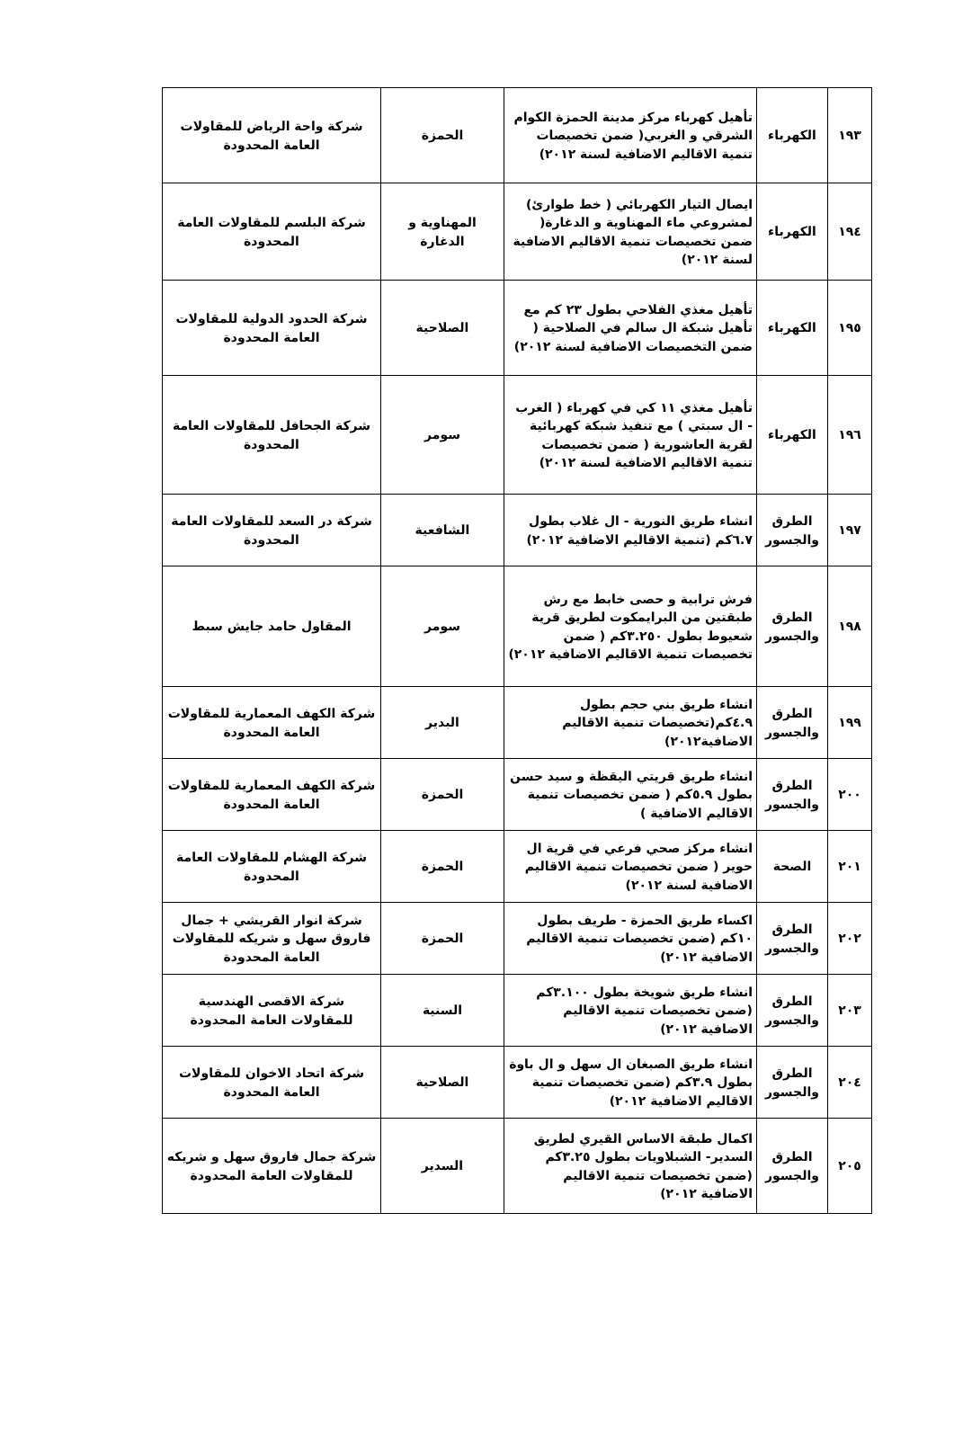| ١٩٣ | الكهرباء | تأهيل كهرباء مركز مدينة الحمزة الكوام الشرقي و الغربي( ضمن تخصيصات تنمية الاقاليم الاضافية لسنة ٢٠١٢) | الحمزة | شركة واحة الرياض للمقاولات العامة المحدودة |
| ١٩٤ | الكهرباء | ايصال التيار الكهربائي ( خط طوارئ) لمشروعي ماء المهناوية و الدغارة( ضمن تخصيصات تنمية الاقاليم الاضافية لسنة ٢٠١٢) | المهناوية و الدغارة | شركة البلسم للمقاولات العامة المحدودة |
| ١٩٥ | الكهرباء | تأهيل مغذي الفلاحي بطول ٢٣ كم مع تأهيل شبكة ال سالم في الصلاحية ( ضمن التخصيصات الاضافية لسنة ٢٠١٢) | الصلاحية | شركة الحدود الدولية للمقاولات العامة المحدودة |
| ١٩٦ | الكهرباء | تأهيل مغذي ١١ كي في كهرباء ( الغرب - ال سبتي ) مع تنفيذ شبكة كهربائية لقرية العاشورية ( ضمن تخصيصات تنمية الاقاليم الاضافية لسنة ٢٠١٢) | سومر | شركة الجحافل للمقاولات العامة المحدودة |
| ١٩٧ | الطرق والجسور | انشاء طريق النورية - ال غلاب بطول ٦.٧كم (تنمية الاقاليم الاضافية ٢٠١٢) | الشافعية | شركة در السعد للمقاولات العامة المحدودة |
| ١٩٨ | الطرق والجسور | فرش ترابية و حصى خابط مع رش طبقتين من البرايمكوت لطريق قرية شعيوط بطول ٣.٢٥٠كم ( ضمن تخصيصات تنمية الاقاليم الاضافية ٢٠١٢) | سومر | المقاول حامد جايش سبط |
| ١٩٩ | الطرق والجسور | انشاء طريق بني حجم بطول ٤.٩كم(تخصيصات تنمية الاقاليم الاضافية٢٠١٢) | البدير | شركة الكهف المعمارية للمقاولات العامة المحدودة |
| ٢٠٠ | الطرق والجسور | انشاء طريق قريتي اليقظة و سيد حسن بطول ٥.٩كم ( ضمن تخصيصات تنمية الاقاليم الاضافية ) | الحمزة | شركة الكهف المعمارية للمقاولات العامة المحدودة |
| ٢٠١ | الصحة | انشاء مركز صحي فرعي في قرية ال حوير ( ضمن تخصيصات تنمية الاقاليم الاضافية لسنة ٢٠١٢) | الحمزة | شركة الهشام للمقاولات العامة المحدودة |
| ٢٠٢ | الطرق والجسور | اكساء طريق الحمزة - طريف بطول ١٠كم (ضمن تخصيصات تنمية الاقاليم الاضافية ٢٠١٢) | الحمزة | شركة انوار القريشي + جمال فاروق سهل و شريكه للمقاولات العامة المحدودة |
| ٢٠٣ | الطرق والجسور | انشاء طريق شويخة بطول ٣.١٠٠كم (ضمن تخصيصات تنمية الاقاليم الاضافية ٢٠١٢) | السنية | شركة الاقصى الهندسية للمقاولات العامة المحدودة |
| ٢٠٤ | الطرق والجسور | انشاء طريق الصبغان ال سهل و ال باوة بطول ٣.٩كم (ضمن تخصيصات تنمية الاقاليم الاضافية ٢٠١٢) | الصلاحية | شركة اتحاد الاخوان للمقاولات العامة المحدودة |
| ٢٠٥ | الطرق والجسور | اكمال طبقة الاساس القيري لطريق السدير- الشبلاويات بطول ٣.٢٥كم (ضمن تخصيصات تنمية الاقاليم الاضافية ٢٠١٢) | السدير | شركة جمال فاروق سهل و شريكه للمقاولات العامة المحدودة |